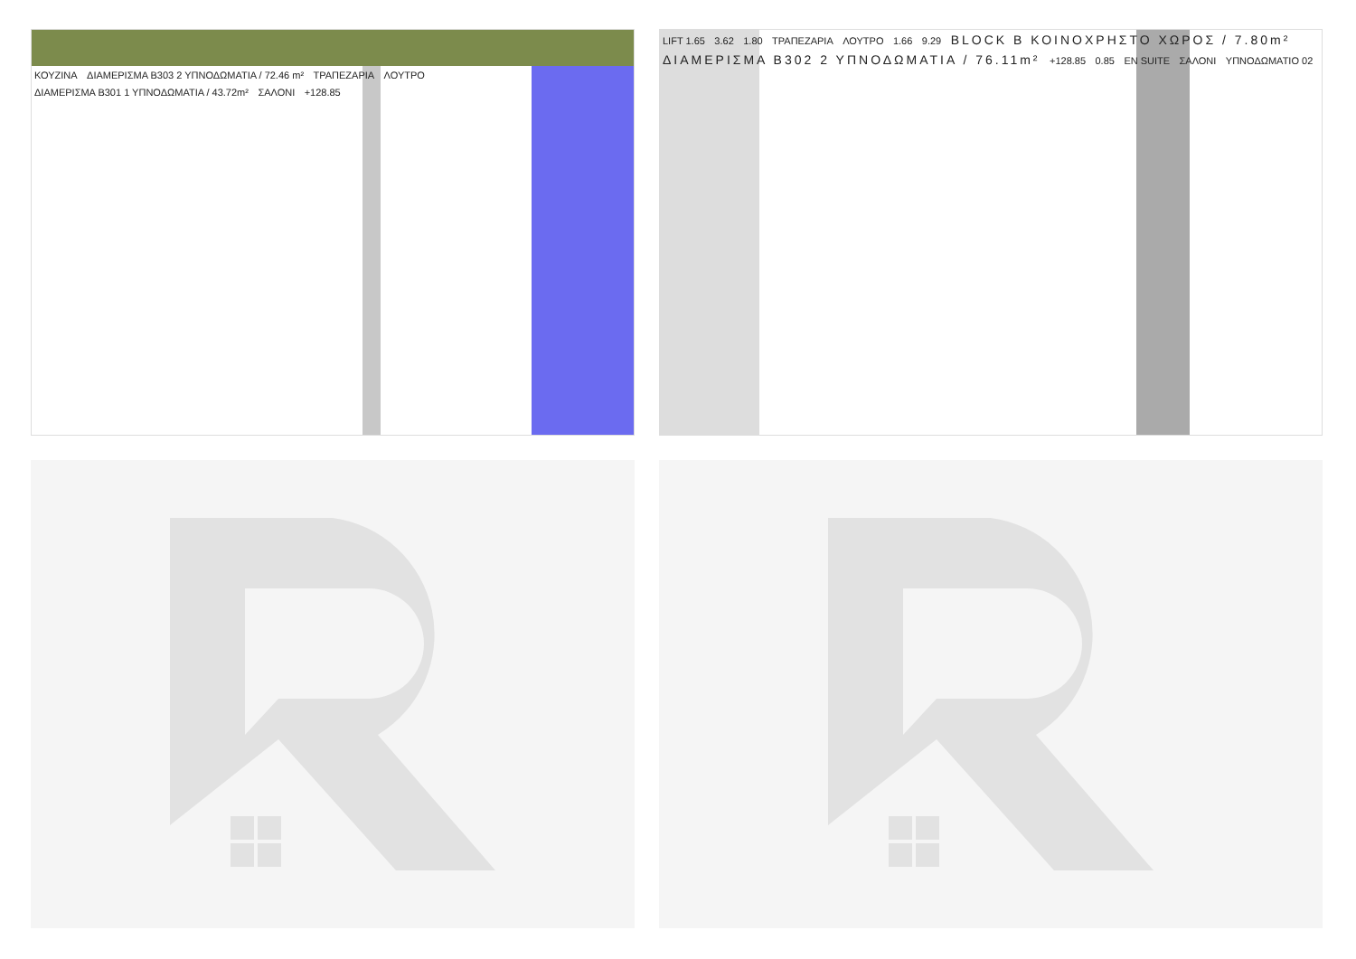ΚΟΥΖΙΝΑ ΔΙΑΜΕΡΙΣΜΑ Β303 2 ΥΠΝΟΔΩΜΑΤΙΑ / 72.46 m² ΤΡΑΠΕΖΑΡΙΑ ΛΟΥΤΡΟ ΔΙΑΜΕΡΙΣΜΑ Β301 1 ΥΠΝΟΔΩΜΑΤΙΑ / 43.72m² ΣΑΛΟΝΙ +128.85
LIFT 1.65 3.62 1.80 ΤΡΑΠΕΖΑΡΙΑ ΛΟΥΤΡΟ 1.66 9.29
BLOCK B ΚΟΙΝΟΧΡΗΣΤΟ ΧΩΡΟΣ / 7.80m²
ΔΙΑΜΕΡΙΣΜΑ Β302 2 ΥΠΝΟΔΩΜΑΤΙΑ / 76.11m²
+128.85 0.85 EN SUITE ΣΑΛΟΝΙ ΥΠΝΟΔΩΜΑΤΙΟ 02